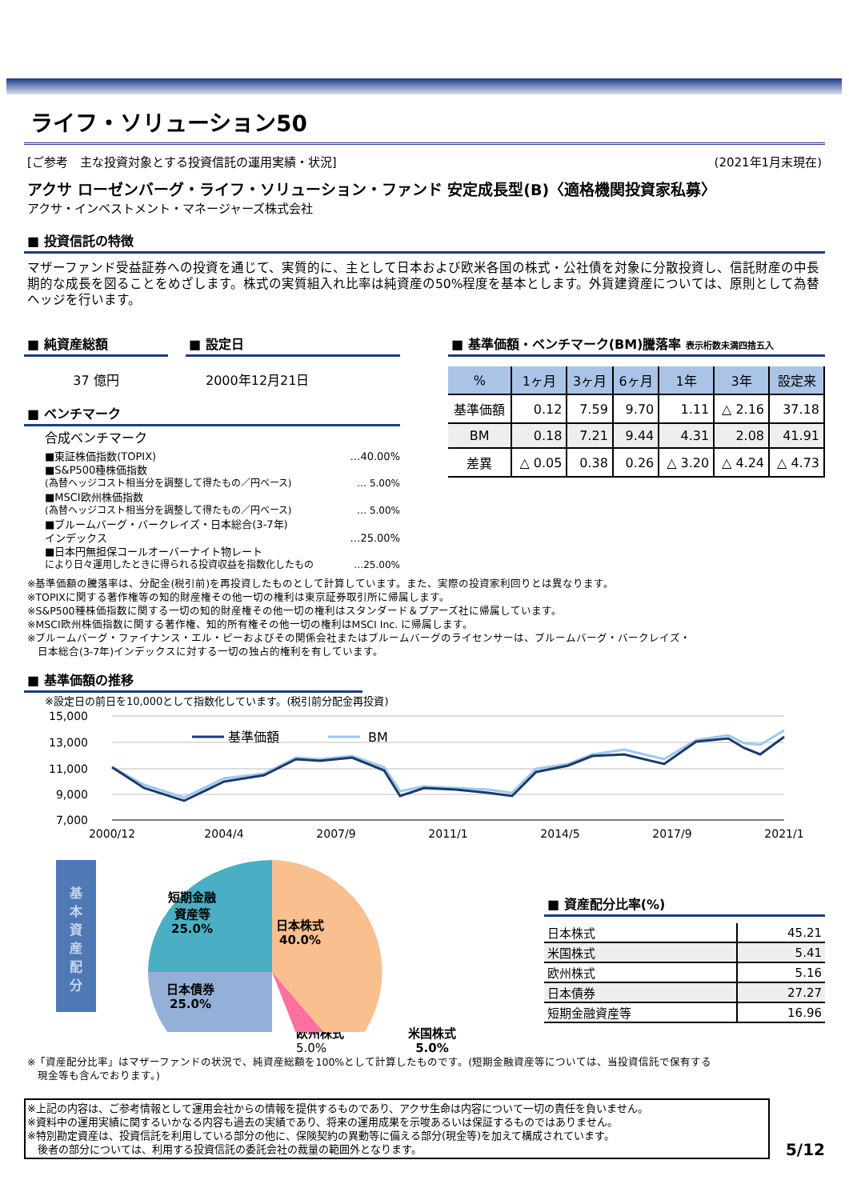ライフ・ソリューション50
[ご参考　主な投資対象とする投資信託の運用実績・状況] (2021年1月末現在)
アクサ ローゼンバーグ・ライフ・ソリューション・ファンド 安定成長型(B)〈適格機関投資家私募〉
アクサ・インベストメント・マネージャーズ株式会社
■ 投資信託の特徴
マザーファンド受益証券への投資を通じて、実質的に、主として日本および欧米各国の株式・公社債を対象に分散投資し、信託財産の中長期的な成長を図ることをめざします。株式の実質組入れ比率は純資産の50%程度を基本とします。外貨建資産については、原則として為替ヘッジを行います。
■ 純資産総額
37 億円
■ 設定日
2000年12月21日
■ ベンチマーク
合成ベンチマーク
■東証株価指数(TOPIX) …40.00%
■S&P500種株価指数
(為替ヘッジコスト相当分を調整して得たもの／円ベース) … 5.00%
■MSCI欧州株価指数
(為替ヘッジコスト相当分を調整して得たもの／円ベース) … 5.00%
■ブルームバーグ・バークレイズ・日本総合(3-7年)
インデックス …25.00%
■日本円無担保コールオーバーナイト物レート
により日々運用したときに得られる投資収益を指数化したもの …25.00%
■ 基準価額・ベンチマーク(BM)騰落率 表示桁数未満四捨五入
| % | 1ヶ月 | 3ヶ月 | 6ヶ月 | 1年 | 3年 | 設定来 |
| --- | --- | --- | --- | --- | --- | --- |
| 基準価額 | 0.12 | 7.59 | 9.70 | 1.11 | △ 2.16 | 37.18 |
| BM | 0.18 | 7.21 | 9.44 | 4.31 | 2.08 | 41.91 |
| 差異 | △ 0.05 | 0.38 | 0.26 | △ 3.20 | △ 4.24 | △ 4.73 |
※基準価額の騰落率は、分配金(税引前)を再投資したものとして計算しています。また、実際の投資家利回りとは異なります。
※TOPIXに関する著作権等の知的財産権その他一切の権利は東京証券取引所に帰属します。
※S&P500種株価指数に関する一切の知的財産権その他一切の権利はスタンダード＆プアーズ社に帰属しています。
※MSCI欧州株価指数に関する著作権、知的所有権その他一切の権利はMSCI Inc. に帰属します。
※ブルームバーグ・ファイナンス・エル・ピーおよびその関係会社またはブルームバーグのライセンサーは、ブルームバーグ・バークレイズ・
　日本総合(3-7年)インデックスに対する一切の独占的権利を有しています。
■ 基準価額の推移
※設定日の前日を10,000として指数化しています。(税引前分配金再投資)
15,000
13,000
11,000
9,000
7,000
2000/12
2004/4
2007/9
2011/1
2014/5
2017/9
2021/1
基準価額
BM
基
本
資
産
配
分
短期金融
資産等
25.0%
日本株式
40.0%
日本債券
25.0%
米国株式
5.0%
■ 資産配分比率(%)
| 日本株式 | 45.21 |
| 米国株式 | 5.41 |
| 欧州株式 | 5.16 |
| 日本債券 | 27.27 |
| 短期金融資産等 | 16.96 |
欧州株式
5.0%
※「資産配分比率」はマザーファンドの状況で、純資産総額を100%として計算したものです。(短期金融資産等については、当投資信託で保有する
　現金等も含んでおります。)
※上記の内容は、ご参考情報として運用会社からの情報を提供するものであり、アクサ生命は内容について一切の責任を負いません。
※資料中の運用実績に関するいかなる内容も過去の実績であり、将来の運用成果を示唆あるいは保証するものではありません。
※特別勘定資産は、投資信託を利用している部分の他に、保険契約の異動等に備える部分(現金等)を加えて構成されています。
　後者の部分については、利用する投資信託の委託会社の裁量の範囲外となります。
5/12